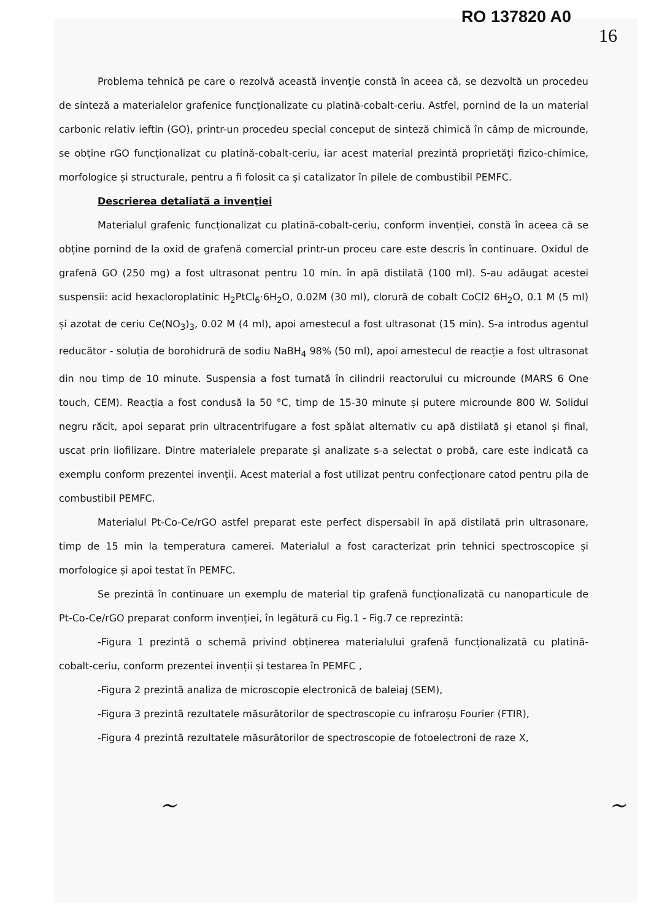RO 137820 A0
16
Problema tehnică pe care o rezolvă această invenţie constă în aceea că, se dezvoltă un procedeu de sinteză a materialelor grafenice funcționalizate cu platină-cobalt-ceriu. Astfel, pornind de la un material carbonic relativ ieftin (GO), printr-un procedeu special conceput de sinteză chimică în câmp de microunde, se obţine rGO funcționalizat cu platină-cobalt-ceriu, iar acest material prezintă proprietăţi fizico-chimice, morfologice și structurale, pentru a fi folosit ca și catalizator în pilele de combustibil PEMFC.
Descrierea detaliată a invenţiei
Materialul grafenic funcționalizat cu platină-cobalt-ceriu, conform invenției, constă în aceea că se obține pornind de la oxid de grafenă comercial printr-un proceu care este descris în continuare. Oxidul de grafenă GO (250 mg) a fost ultrasonat pentru 10 min. în apă distilată (100 ml). S-au adăugat acestei suspensii: acid hexacloroplatinic H<sub>2</sub>PtCl<sub>6</sub>·6H<sub>2</sub>O, 0.02M (30 ml), clorură de cobalt CoCl2 6H<sub>2</sub>O, 0.1 M (5 ml) și azotat de ceriu Ce(NO<sub>3</sub>)<sub>3</sub>, 0.02 M (4 ml), apoi amestecul a fost ultrasonat (15 min). S-a introdus agentul reducător - soluția de borohidrură de sodiu NaBH<sub>4</sub> 98% (50 ml), apoi amestecul de reacție a fost ultrasonat din nou timp de 10 minute. Suspensia a fost turnată în cilindrii reactorului cu microunde (MARS 6 One touch, CEM). Reacția a fost condusă la 50 °C, timp de 15-30 minute și putere microunde 800 W. Solidul negru răcit, apoi separat prin ultracentrifugare a fost spălat alternativ cu apă distilată și etanol și final, uscat prin liofilizare. Dintre materialele preparate și analizate s-a selectat o probă, care este indicată ca exemplu conform prezentei invenții. Acest material a fost utilizat pentru confecționare catod pentru pila de combustibil PEMFC.
Materialul Pt-Co-Ce/rGO astfel preparat este perfect dispersabil în apă distilată prin ultrasonare, timp de 15 min la temperatura camerei. Materialul a fost caracterizat prin tehnici spectroscopice și morfologice și apoi testat în PEMFC.
Se prezintă în continuare un exemplu de material tip grafenă funcționalizată cu nanoparticule de Pt-Co-Ce/rGO preparat conform invenției, în legătură cu Fig.1 - Fig.7 ce reprezintă:
-Figura 1 prezintă o schemă privind obținerea materialului grafenă funcționalizată cu platină-cobalt-ceriu, conform prezentei invenții și testarea în PEMFC ,
-Figura 2 prezintă analiza de microscopie electronică de baleiaj (SEM),
-Figura 3 prezintă rezultatele măsurătorilor de spectroscopie cu infraroșu Fourier (FTIR),
-Figura 4 prezintă rezultatele măsurătorilor de spectroscopie de fotoelectroni de raze X,
~ ~